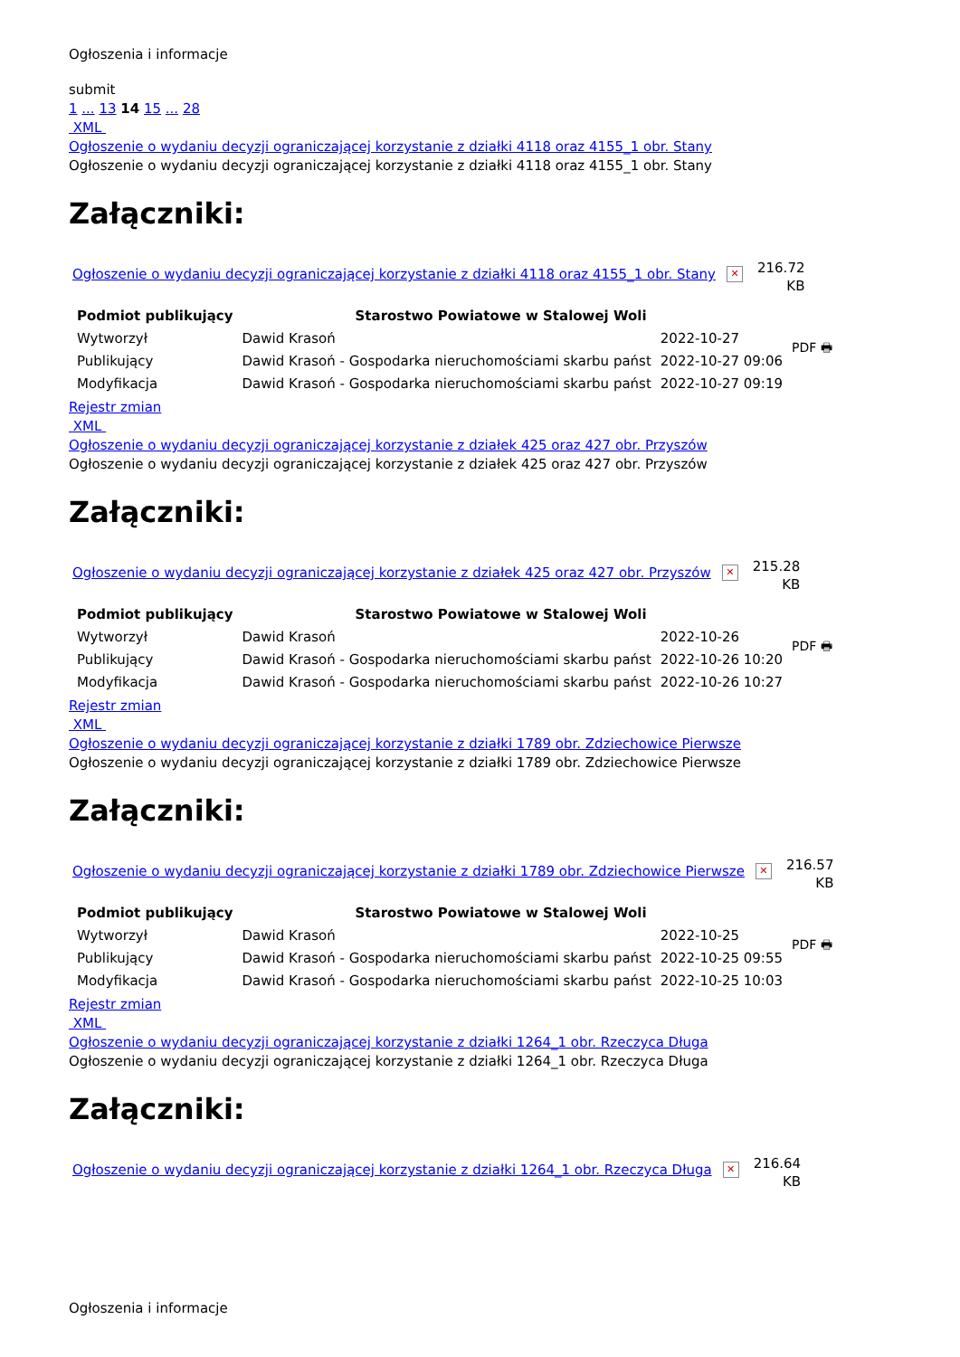Ogłoszenia i informacje
submit
1 ... 13 14 15 ... 28
XML
Ogłoszenie o wydaniu decyzji ograniczającej korzystanie z działki 4118 oraz 4155_1 obr. Stany
Ogłoszenie o wydaniu decyzji ograniczającej korzystanie z działki 4118 oraz 4155_1 obr. Stany
Załączniki:
Ogłoszenie o wydaniu decyzji ograniczającej korzystanie z działki 4118 oraz 4155_1 obr. Stany ✕ 216.72
KB
| Podmiot publikujący | Starostwo Powiatowe w Stalowej Woli | | PDF 🖶 |
| Wytworzył | Dawid Krasoń | 2022-10-27 | |
| Publikujący | Dawid Krasoń - Gospodarka nieruchomościami skarbu państ | 2022-10-27 09:06 | |
| Modyfikacja | Dawid Krasoń - Gospodarka nieruchomościami skarbu państ | 2022-10-27 09:19 | |
Rejestr zmian
XML
Ogłoszenie o wydaniu decyzji ograniczającej korzystanie z działek 425 oraz 427 obr. Przyszów
Ogłoszenie o wydaniu decyzji ograniczającej korzystanie z działek 425 oraz 427 obr. Przyszów
Załączniki:
Ogłoszenie o wydaniu decyzji ograniczającej korzystanie z działek 425 oraz 427 obr. Przyszów ✕ 215.28
KB
| Podmiot publikujący | Starostwo Powiatowe w Stalowej Woli | | PDF 🖶 |
| Wytworzył | Dawid Krasoń | 2022-10-26 | |
| Publikujący | Dawid Krasoń - Gospodarka nieruchomościami skarbu państ | 2022-10-26 10:20 | |
| Modyfikacja | Dawid Krasoń - Gospodarka nieruchomościami skarbu państ | 2022-10-26 10:27 | |
Rejestr zmian
XML
Ogłoszenie o wydaniu decyzji ograniczającej korzystanie z działki 1789 obr. Zdziechowice Pierwsze
Ogłoszenie o wydaniu decyzji ograniczającej korzystanie z działki 1789 obr. Zdziechowice Pierwsze
Załączniki:
Ogłoszenie o wydaniu decyzji ograniczającej korzystanie z działki 1789 obr. Zdziechowice Pierwsze ✕ 216.57
KB
| Podmiot publikujący | Starostwo Powiatowe w Stalowej Woli | | PDF 🖶 |
| Wytworzył | Dawid Krasoń | 2022-10-25 | |
| Publikujący | Dawid Krasoń - Gospodarka nieruchomościami skarbu państ | 2022-10-25 09:55 | |
| Modyfikacja | Dawid Krasoń - Gospodarka nieruchomościami skarbu państ | 2022-10-25 10:03 | |
Rejestr zmian
XML
Ogłoszenie o wydaniu decyzji ograniczającej korzystanie z działki 1264_1 obr. Rzeczyca Długa
Ogłoszenie o wydaniu decyzji ograniczającej korzystanie z działki 1264_1 obr. Rzeczyca Długa
Załączniki:
Ogłoszenie o wydaniu decyzji ograniczającej korzystanie z działki 1264_1 obr. Rzeczyca Długa ✕ 216.64
KB
Ogłoszenia i informacje